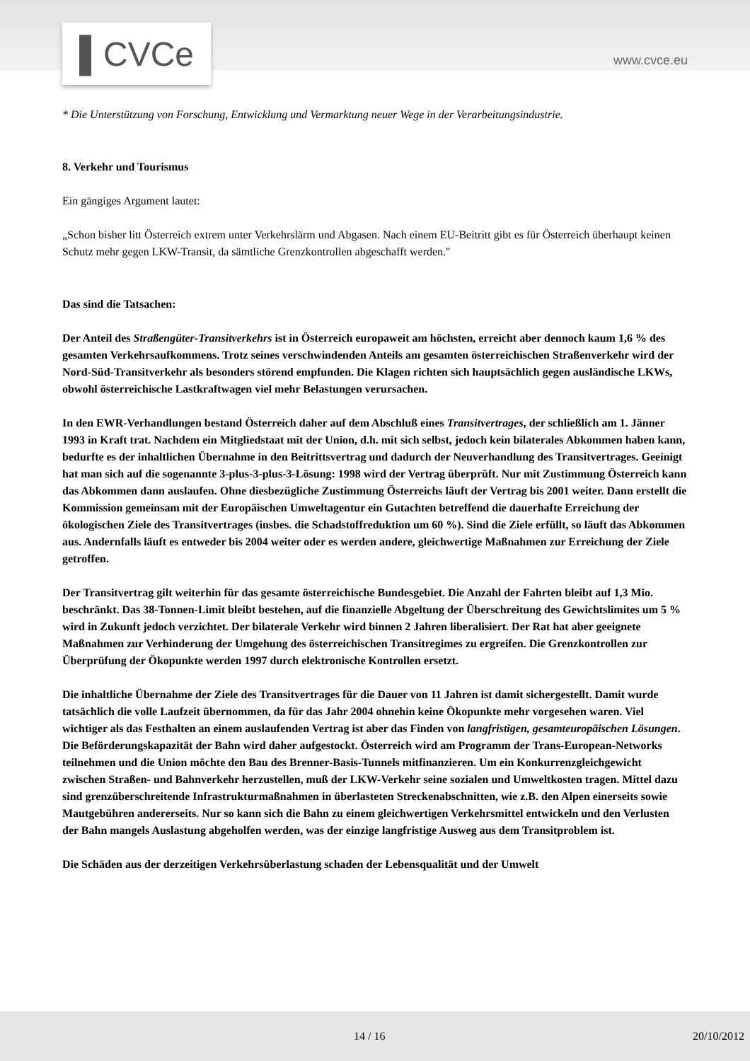▌CVCe
www.cvce.eu
* Die Unterstützung von Forschung, Entwicklung und Vermarktung neuer Wege in der Verarbeitungsindustrie.
8. Verkehr und Tourismus
Ein gängiges Argument lautet:
„Schon bisher litt Österreich extrem unter Verkehrslärm und Abgasen. Nach einem EU-Beitritt gibt es für Österreich überhaupt keinen Schutz mehr gegen LKW-Transit, da sämtliche Grenzkontrollen abgeschafft werden."
Das sind die Tatsachen:
Der Anteil des Straßengüter-Transitverkehrs ist in Österreich europaweit am höchsten, erreicht aber dennoch kaum 1,6 % des gesamten Verkehrsaufkommens. Trotz seines verschwindenden Anteils am gesamten österreichischen Straßenverkehr wird der Nord-Süd-Transitverkehr als besonders störend empfunden. Die Klagen richten sich hauptsächlich gegen ausländische LKWs, obwohl österreichische Lastkraftwagen viel mehr Belastungen verursachen.
In den EWR-Verhandlungen bestand Österreich daher auf dem Abschluß eines Transitvertrages, der schließlich am 1. Jänner 1993 in Kraft trat. Nachdem ein Mitgliedstaat mit der Union, d.h. mit sich selbst, jedoch kein bilaterales Abkommen haben kann, bedurfte es der inhaltlichen Übernahme in den Beitrittsvertrag und dadurch der Neuverhandlung des Transitvertrages. Geeinigt hat man sich auf die sogenannte 3-plus-3-plus-3-Lösung: 1998 wird der Vertrag überprüft. Nur mit Zustimmung Österreich kann das Abkommen dann auslaufen. Ohne diesbezügliche Zustimmung Österreichs läuft der Vertrag bis 2001 weiter. Dann erstellt die Kommission gemeinsam mit der Europäischen Umweltagentur ein Gutachten betreffend die dauerhafte Erreichung der ökologischen Ziele des Transitvertrages (insbes. die Schadstoffreduktion um 60 %). Sind die Ziele erfüllt, so läuft das Abkommen aus. Andernfalls läuft es entweder bis 2004 weiter oder es werden andere, gleichwertige Maßnahmen zur Erreichung der Ziele getroffen.
Der Transitvertrag gilt weiterhin für das gesamte österreichische Bundesgebiet. Die Anzahl der Fahrten bleibt auf 1,3 Mio. beschränkt. Das 38-Tonnen-Limit bleibt bestehen, auf die finanzielle Abgeltung der Überschreitung des Gewichtslimites um 5 % wird in Zukunft jedoch verzichtet. Der bilaterale Verkehr wird binnen 2 Jahren liberalisiert. Der Rat hat aber geeignete Maßnahmen zur Verhinderung der Umgehung des österreichischen Transitregimes zu ergreifen. Die Grenzkontrollen zur Überprüfung der Ökopunkte werden 1997 durch elektronische Kontrollen ersetzt.
Die inhaltliche Übernahme der Ziele des Transitvertrages für die Dauer von 11 Jahren ist damit sichergestellt. Damit wurde tatsächlich die volle Laufzeit übernommen, da für das Jahr 2004 ohnehin keine Ökopunkte mehr vorgesehen waren. Viel wichtiger als das Festhalten an einem auslaufenden Vertrag ist aber das Finden von langfristigen, gesamteuropäischen Lösungen. Die Beförderungskapazität der Bahn wird daher aufgestockt. Österreich wird am Programm der Trans-European-Networks teilnehmen und die Union möchte den Bau des Brenner-Basis-Tunnels mitfinanzieren. Um ein Konkurrenzgleichgewicht zwischen Straßen- und Bahnverkehr herzustellen, muß der LKW-Verkehr seine sozialen und Umweltkosten tragen. Mittel dazu sind grenzüberschreitende Infrastrukturmaßnahmen in überlasteten Streckenabschnitten, wie z.B. den Alpen einerseits sowie Mautgebühren andererseits. Nur so kann sich die Bahn zu einem gleichwertigen Verkehrsmittel entwickeln und den Verlusten der Bahn mangels Auslastung abgeholfen werden, was der einzige langfristige Ausweg aus dem Transitproblem ist.
Die Schäden aus der derzeitigen Verkehrsüberlastung schaden der Lebensqualität und der Umwelt
14 / 16 20/10/2012